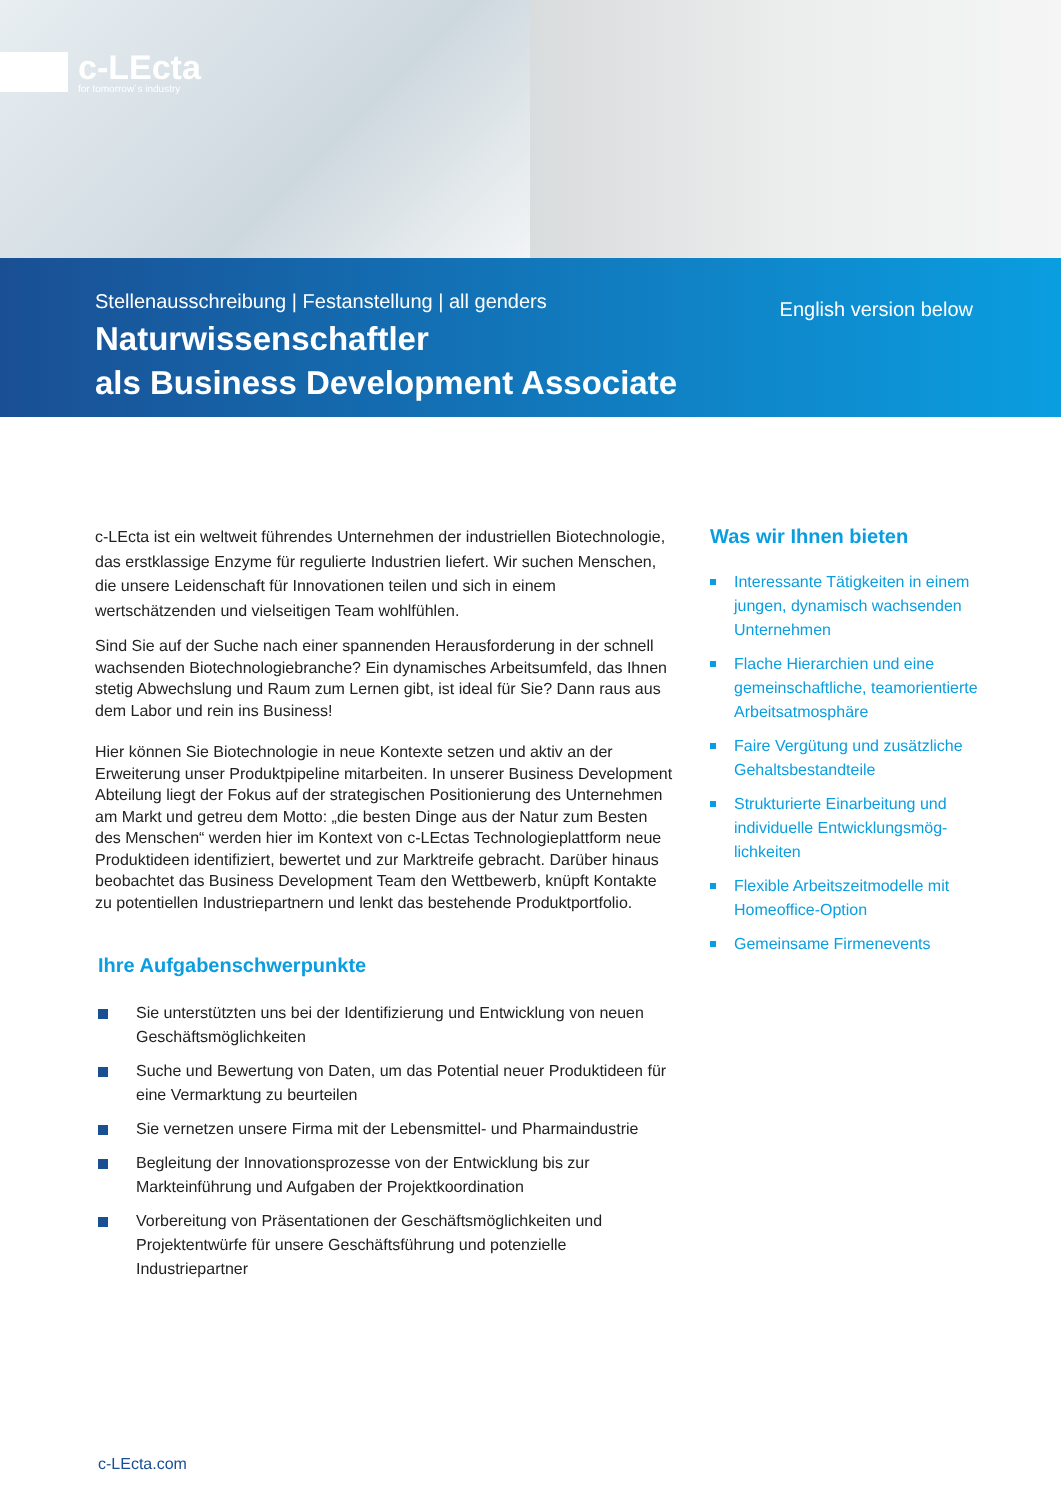c-LEcta
for tomorrow´s industry
Stellenausschreibung | Festanstellung | all genders
Naturwissenschaftler
als Business Development Associate
English version below
c-LEcta ist ein weltweit führendes Unternehmen der industriellen Biotech­nologie, das erstklassige Enzyme für regulierte Industrien liefert. Wir suchen Menschen, die unsere Leidenschaft für Innovationen teilen und sich in einem wertschätzenden und vielseitigen Team wohlfühlen.
Sind Sie auf der Suche nach einer spannenden Herausforderung in der schnell wachsenden Biotechnologiebranche? Ein dynamisches Arbeitsumfeld, das Ihnen stetig Abwechslung und Raum zum Lernen gibt, ist ideal für Sie? Dann raus aus dem Labor und rein ins Business!
Hier können Sie Biotechnologie in neue Kontexte setzen und aktiv an der Erweiterung unser Produktpipeline mitarbeiten. In unserer Business Development Abteilung liegt der Fokus auf der strategischen Positionierung des Unternehmen am Markt und getreu dem Motto: „die besten Dinge aus der Natur zum Besten des Menschen“ werden hier im Kontext von c-LEctas Technologieplattform neue Produktideen identifiziert, bewertet und zur Marktreife gebracht. Darüber hinaus beobachtet das Business Development Team den Wettbewerb, knüpft Kontakte zu potentiellen Industriepartnern und lenkt das bestehende Produktportfolio.
Ihre Aufgabenschwerpunkte
Sie unterstützten uns bei der Identifizierung und Entwicklung von neuen Geschäftsmöglichkeiten
Suche und Bewertung von Daten, um das Potential neuer Produktideen für eine Vermarktung zu beurteilen
Sie vernetzen unsere Firma mit der Lebensmittel- und Pharmaindustrie
Begleitung der Innovationsprozesse von der Entwicklung bis zur Markteinführung und Aufgaben der Projektkoordination
Vorbereitung von Präsentationen der Geschäftsmöglichkeiten und Projektentwürfe für unsere Geschäftsführung und potenzielle Industriepartner
Was wir Ihnen bieten
Interessante Tätigkeiten in einem jungen, dynamisch wachsenden Unternehmen
Flache Hierarchien und eine gemeinschaftliche, teamorientierte Arbeitsatmosphäre
Faire Vergütung und zusätzliche Gehaltsbestandteile
Strukturierte Einarbeitung und individuelle Entwicklungsmög­lichkeiten
Flexible Arbeitszeitmodelle mit Homeoffice-Option
Gemeinsame Firmenevents
c-LEcta.com